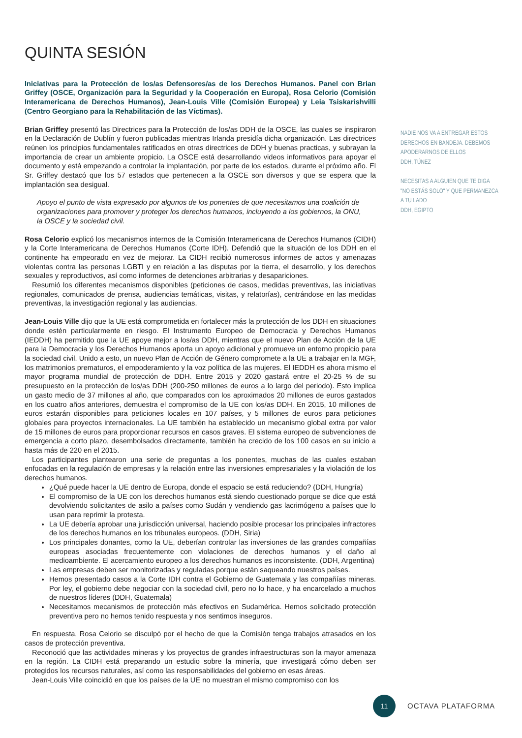QUINTA SESIÓN
Iniciativas para la Protección de los/as Defensores/as de los Derechos Humanos. Panel con Brian Griffey (OSCE, Organización para la Seguridad y la Cooperación en Europa), Rosa Celorio (Comisión Interamericana de Derechos Humanos), Jean-Louis Ville (Comisión Europea) y Leia Tsiskarishvilli (Centro Georgiano para la Rehabilitación de las Víctimas).
Brian Griffey presentó las Directrices para la Protección de los/as DDH de la OSCE, las cuales se inspiraron en la Declaración de Dublín y fueron publicadas mientras Irlanda presidía dicha organización. Las directrices reúnen los principios fundamentales ratificados en otras directrices de DDH y buenas practicas, y subrayan la importancia de crear un ambiente propicio. La OSCE está desarrollando videos informativos para apoyar el documento y está empezando a controlar la implantación, por parte de los estados, durante el próximo año. El Sr. Griffey destacó que los 57 estados que pertenecen a la OSCE son diversos y que se espera que la implantación sea desigual.
Apoyo el punto de vista expresado por algunos de los ponentes de que necesitamos una coalición de organizaciones para promover y proteger los derechos humanos, incluyendo a los gobiernos, la ONU, la OSCE y la sociedad civil.
Rosa Celorio explicó los mecanismos internos de la Comisión Interamericana de Derechos Humanos (CIDH) y la Corte Interamericana de Derechos Humanos (Corte IDH). Defendió que la situación de los DDH en el continente ha empeorado en vez de mejorar. La CIDH recibió numerosos informes de actos y amenazas violentas contra las personas LGBTI y en relación a las disputas por la tierra, el desarrollo, y los derechos sexuales y reproductivos, así como informes de detenciones arbitrarias y desapariciones.
Resumió los diferentes mecanismos disponibles (peticiones de casos, medidas preventivas, las iniciativas regionales, comunicados de prensa, audiencias temáticas, visitas, y relatorías), centrándose en las medidas preventivas, la investigación regional y las audiencias.
Jean-Louis Ville dijo que la UE está comprometida en fortalecer más la protección de los DDH en situaciones donde estén particularmente en riesgo. El Instrumento Europeo de Democracia y Derechos Humanos (IEDDH) ha permitido que la UE apoye mejor a los/as DDH, mientras que el nuevo Plan de Acción de la UE para la Democracia y los Derechos Humanos aporta un apoyo adicional y promueve un entorno propicio para la sociedad civil. Unido a esto, un nuevo Plan de Acción de Género compromete a la UE a trabajar en la MGF, los matrimonios prematuros, el empoderamiento y la voz política de las mujeres. El IEDDH es ahora mismo el mayor programa mundial de protección de DDH. Entre 2015 y 2020 gastará entre el 20-25 % de su presupuesto en la protección de los/as DDH (200-250 millones de euros a lo largo del periodo). Esto implica un gasto medio de 37 millones al año, que comparados con los aproximados 20 millones de euros gastados en los cuatro años anteriores, demuestra el compromiso de la UE con los/as DDH. En 2015, 10 millones de euros estarán disponibles para peticiones locales en 107 países, y 5 millones de euros para peticiones globales para proyectos internacionales. La UE también ha establecido un mecanismo global extra por valor de 15 millones de euros para proporcionar recursos en casos graves. El sistema europeo de subvenciones de emergencia a corto plazo, desembolsados directamente, también ha crecido de los 100 casos en su inicio a hasta más de 220 en el 2015.
Los participantes plantearon una serie de preguntas a los ponentes, muchas de las cuales estaban enfocadas en la regulación de empresas y la relación entre las inversiones empresariales y la violación de los derechos humanos.
¿Qué puede hacer la UE dentro de Europa, donde el espacio se está reduciendo? (DDH, Hungría)
El compromiso de la UE con los derechos humanos está siendo cuestionado porque se dice que está devolviendo solicitantes de asilo a países como Sudán y vendiendo gas lacrimógeno a países que lo usan para reprimir la protesta.
La UE debería aprobar una jurisdicción universal, haciendo posible procesar los principales infractores de los derechos humanos en los tribunales europeos. (DDH, Siria)
Los principales donantes, como la UE, deberían controlar las inversiones de las grandes compañías europeas asociadas frecuentemente con violaciones de derechos humanos y el daño al medioambiente. El acercamiento europeo a los derechos humanos es inconsistente. (DDH, Argentina)
Las empresas deben ser monitorizadas y reguladas porque están saqueando nuestros países.
Hemos presentado casos a la Corte IDH contra el Gobierno de Guatemala y las compañías mineras. Por ley, el gobierno debe negociar con la sociedad civil, pero no lo hace, y ha encarcelado a muchos de nuestros líderes (DDH, Guatemala)
Necesitamos mecanismos de protección más efectivos en Sudamérica. Hemos solicitado protección preventiva pero no hemos tenido respuesta y nos sentimos inseguros.
En respuesta, Rosa Celorio se disculpó por el hecho de que la Comisión tenga trabajos atrasados en los casos de protección preventiva.
Reconoció que las actividades mineras y los proyectos de grandes infraestructuras son la mayor amenaza en la región. La CIDH está preparando un estudio sobre la minería, que investigará cómo deben ser protegidos los recursos naturales, así como las responsabilidades del gobierno en esas áreas.
Jean-Louis Ville coincidió en que los países de la UE no muestran el mismo compromiso con los
NADIE NOS VA A ENTREGAR ESTOS DERECHOS EN BANDEJA. DEBEMOS APODERARNOS DE ELLOS
DDH, TÚNEZ
NECESITAS A ALGUIEN QUE TE DIGA "NO ESTÁS SOLO" Y QUE PERMANEZCA A TU LADO
DDH, EGIPTO
11
OCTAVA PLATAFORMA